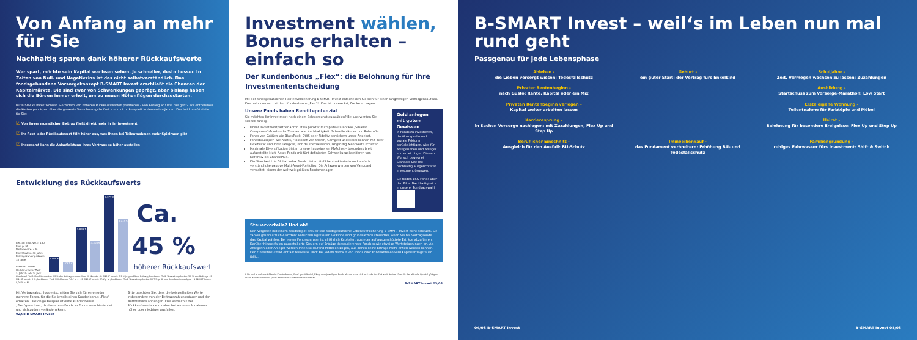Von Anfang an mehr für Sie
Nachhaltig sparen dank höherer Rückkaufswerte
Wer spart, möchte sein Kapital wachsen sehen. Je schneller, desto besser. In Zeiten von Null- und Negativzins ist das nicht selbstverständlich. Das fondsgebundene Vorsorgekonzept B-SMART Invest erschließt die Chancen der Kapitalmärkte. Die sind zwar von Schwankungen geprägt, aber bislang haben sich die Börsen immer erholt, um zu neuen Höhenflügen durchzustarten.
Mit B-SMART Invest können Sie zudem von höheren Rückkaufswerten profitieren – von Anfang an! Wie das geht? Wir entnehmen die Kosten peu à peu über die gesamte Versicherungslaufzeit – und nicht komplett in den ersten Jahren. Das hat klare Vorteile für Sie:
☑ Von Ihrem monatlichen Beitrag fließt direkt mehr in Ihr Investment
☑ Ihr Rest- oder Rückkaufswert fällt höher aus, was Ihnen bei Teilentnahmen mehr Spielraum gibt
☑ Insgesamt kann die Ablaufleistung Ihres Vertrags so höher ausfallen
Entwicklung des Rückkaufswerts
Beitrag (inkl. VSt.): 150 Euro p. M.
Nettorendite: 4 %
Eintrittsalter: 30 Jahre
Beitragszahlungsdauer: 35 Jahre
B-SMART Invest
Herkömmlicher Tarif
1.569 €
1.061 €
4.864 €
3.303 €
8.377 €
5.715 €
Ca. 45 %
höherer Rückkaufswert
1. Jahr 3. Jahr 5. Jahr
Herkömml. Tarif: Abschlusskosten 5,5 % der Beitragssumme über 60 Monate – B-SMART Invest: 7,5 % je gezahltem Beitrag; herkömml. Tarif: Verwaltungskosten 3,5 % des Beitrags – B-SMART Invest: 0 %; herkömml. Tarif: Stückkosten 24 € p. a. – B-SMART Invest: 60 € p. a.; herkömml. Tarif: Verwaltungskosten 0,02 % p. M. aus dem Fondsvermögen – B-SMART Invest: 0,06 % p. M.
Mit Vertragsabschluss entscheiden Sie sich für einen oder mehrere Fonds, für die Sie jeweils einen Kundenbonus „Flex“ erhalten. Das obige Beispiel ist ohne Kundenbonus „Flex“gerechnet, da dieser von Fonds zu Fonds verschieden ist und sich zudem verändern kann.
Bitte beachten Sie, dass die beispielhaften Werte insbesondere von der Beitragszahlungsdauer und der Nettorendite abhängen. Das Verhältnis der Rückkaufswerte kann daher bei anderen Annahmen höher oder niedriger ausfallen.
02/08 B-SMART Invest
Investment wählen, Bonus erhalten – einfach so
Der Kundenbonus „Flex“: die Belohnung für Ihre Investmententscheidung
Mit der fondsgebundenen Rentenversicherung B-SMART Invest entscheiden Sie sich für einen langfristigen Vermögensaufbau. Das belohnen wir mit dem Kundenbonus „Flex“*. Das ist unsere Art, Danke zu sagen.
Unsere Fonds haben Renditepotenzial
Sie möchten Ihr Investment nach einem Schwerpunkt auswählen? Bei uns werden Sie schnell fündig.
Unser Investmentpartner abrdn etwa punktet mit Spezialitäten wie „Smaller Companies“-Fonds oder Themen wie Nachhaltigkeit, Schwellenländer und Rohstoffe.
Fonds von Größen wie BlackRock, DWS oder Fidelity bereichern unser Angebot.
Fondsboutiquen wie Acatis, Flossbach von Storch, Comgest und Pictet können mit ihrer Flexibilität und ihrer Fähigkeit, sich zu spezialisieren, langfristig Mehrwerte schaffen.
Maximale Diversifikation bieten unsere hauseigenen MyFolios – besonders breit aufgestellte Multi-Asset-Fonds mit fünf definierten Schwankungskorridoren von Defensiv bis ChancePlus.
Die Standard Life Global Index Funds bieten fünf klar strukturierte und einfach verständliche passive Multi-Asset-Portfolios. Die Anlagen werden von Vanguard verwaltet, einem der weltweit größten Fondsmanager.
Geld anlegen mit gutem Gewissen
In Fonds zu investieren, die ökologische und soziale Faktoren berücksichtigen, wird für Anlegerinnen und Anleger immer wichtiger. Diesem Wunsch begegnet Standard Life mit nachhaltig ausgerichteten Investmentlösungen.
Sie finden ESG-Fonds über den Filter Nachhaltigkeit – in unserer Fondsauswahl:
Steuervorteile? Und ob!
Den Vergleich mit einem Fondsdepot braucht die fondsgebundene Lebensversicherung B-SMART Invest nicht scheuen. Sie zahlen grundsätzlich 4 Prozent Versicherungssteuer. Gewinne sind grundsätzlich steuerfrei, wenn Sie bei Vertragsende das Kapital wählen. Bei einem Fondssparplan ist alljährlich Kapitalertragsteuer auf ausgeschüttete Erträge abzuführen. Darüber hinaus fallen pauschalierte Steuern auf Erträge thesaurierender Fonds sowie etwaige Wertsteigerungen an. Als Anlegerin oder Anleger werden Ihnen so laufend Mittel entzogen, aus denen keine Erträge mehr erzielt werden können. Der Zinseszins-Effekt entfällt teilweise. Und: Bei jedem Verkauf von Fonds oder Fondsanteilen wird Kapitalertragsteuer fällig.
* Ob und in welcher Höhe ein Kundenbonus „Flex“ gezahlt wird, hängt vom jeweiligen Fonds ab und kann sich im Laufe der Zeit auch ändern. Den für das aktuelle Quartal gültigen Stand aller Kundenboni „Flex“ finden Sie auf www.standardlife.at
B-SMART Invest 03/08
B-SMART Invest – weil‘s im Leben nun mal rund geht
Passgenau für jede Lebensphase
Ableben -
die Lieben versorgt wissen: Todesfallschutz
Geburt -
ein guter Start: der Vertrag fürs Enkelkind
Schuljahre -
Zeit, Vermögen wachsen zu lassen: Zuzahlungen
Privater Rentenbeginn -
nach Gusto: Rente, Kapital oder ein Mix
Ausbildung -
Startschuss zum Vorsorge-Marathon: Low Start
Privaten Rentenbeginn verlegen -
Kapital weiter arbeiten lassen
Erste eigene Wohnung -
Teilentnahme für Farbtöpfe und Möbel
Karrieresprung -
in Sachen Vorsorge nachlegen: mit Zuzahlungen, Flex Up und Step Up
Heirat -
Belohnung für besondere Ereignisse: Flex Up und Step Up
Beruflicher Einschnitt -
Ausgleich für den Ausfall: BU-Schutz
Immobilienkauf -
das Fundament verbreitern: Erhöhung BU- und Todesfallschutz
Familiengründung -
ruhiges Fahrwasser fürs Investment: Shift & Switch
04/08 B-SMART Invest B-SMART Invest 05/08